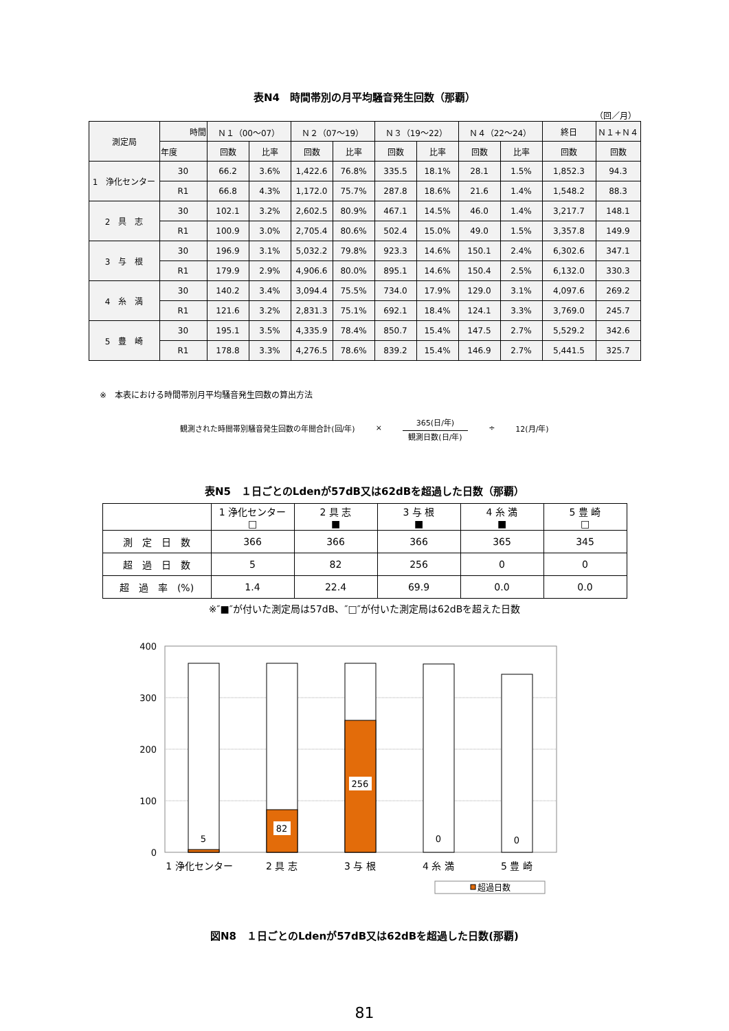表N4　時間帯別の月平均騒音発生回数（那覇）
（回／月）
| 測定局 | 時間 | Ｎ１（00～07） | | Ｎ２（07～19） | | Ｎ３（19～22） | | Ｎ４（22～24） | | 終日 | Ｎ１+Ｎ４ |
| --- | --- | --- | --- | --- | --- | --- | --- | --- | --- | --- | --- |
| | 年度 | 回数 | 比率 | 回数 | 比率 | 回数 | 比率 | 回数 | 比率 | 回数 | 回数 |
| 1 浄化センター | 30 | 66.2 | 3.6% | 1,422.6 | 76.8% | 335.5 | 18.1% | 28.1 | 1.5% | 1,852.3 | 94.3 |
| | R1 | 66.8 | 4.3% | 1,172.0 | 75.7% | 287.8 | 18.6% | 21.6 | 1.4% | 1,548.2 | 88.3 |
| 2 具 志 | 30 | 102.1 | 3.2% | 2,602.5 | 80.9% | 467.1 | 14.5% | 46.0 | 1.4% | 3,217.7 | 148.1 |
| | R1 | 100.9 | 3.0% | 2,705.4 | 80.6% | 502.4 | 15.0% | 49.0 | 1.5% | 3,357.8 | 149.9 |
| 3 与 根 | 30 | 196.9 | 3.1% | 5,032.2 | 79.8% | 923.3 | 14.6% | 150.1 | 2.4% | 6,302.6 | 347.1 |
| | R1 | 179.9 | 2.9% | 4,906.6 | 80.0% | 895.1 | 14.6% | 150.4 | 2.5% | 6,132.0 | 330.3 |
| 4 糸 満 | 30 | 140.2 | 3.4% | 3,094.4 | 75.5% | 734.0 | 17.9% | 129.0 | 3.1% | 4,097.6 | 269.2 |
| | R1 | 121.6 | 3.2% | 2,831.3 | 75.1% | 692.1 | 18.4% | 124.1 | 3.3% | 3,769.0 | 245.7 |
| 5 豊 崎 | 30 | 195.1 | 3.5% | 4,335.9 | 78.4% | 850.7 | 15.4% | 147.5 | 2.7% | 5,529.2 | 342.6 |
| | R1 | 178.8 | 3.3% | 4,276.5 | 78.6% | 839.2 | 15.4% | 146.9 | 2.7% | 5,441.5 | 325.7 |
※　本表における時間帯別月平均騒音発生回数の算出方法
観測された時間帯別騒音発生回数の年間合計(回/年) ×
365(日/年)
観測日数(日/年)
÷ 12(月/年)
表N5　１日ごとのLdenが57dB又は62dBを超過した日数（那覇）
| | 1 浄化センター □ | 2 具 志 ■ | 3 与 根 ■ | 4 糸 満 ■ | 5 豊 崎 □ |
| 測 定 日 数 | 366 | 366 | 366 | 365 | 345 |
| 超 過 日 数 | 5 | 82 | 256 | 0 | 0 |
| 超 過 率 (%) | 1.4 | 22.4 | 69.9 | 0.0 | 0.0 |
※″■″が付いた測定局は57dB、″□″が付いた測定局は62dBを超えた日数
400
300
200
100
0
5
82
256
0
0
1 浄化センター
2 具 志
3 与 根
4 糸 満
5 豊 崎
超過日数
図N8　１日ごとのLdenが57dB又は62dBを超過した日数(那覇)
81